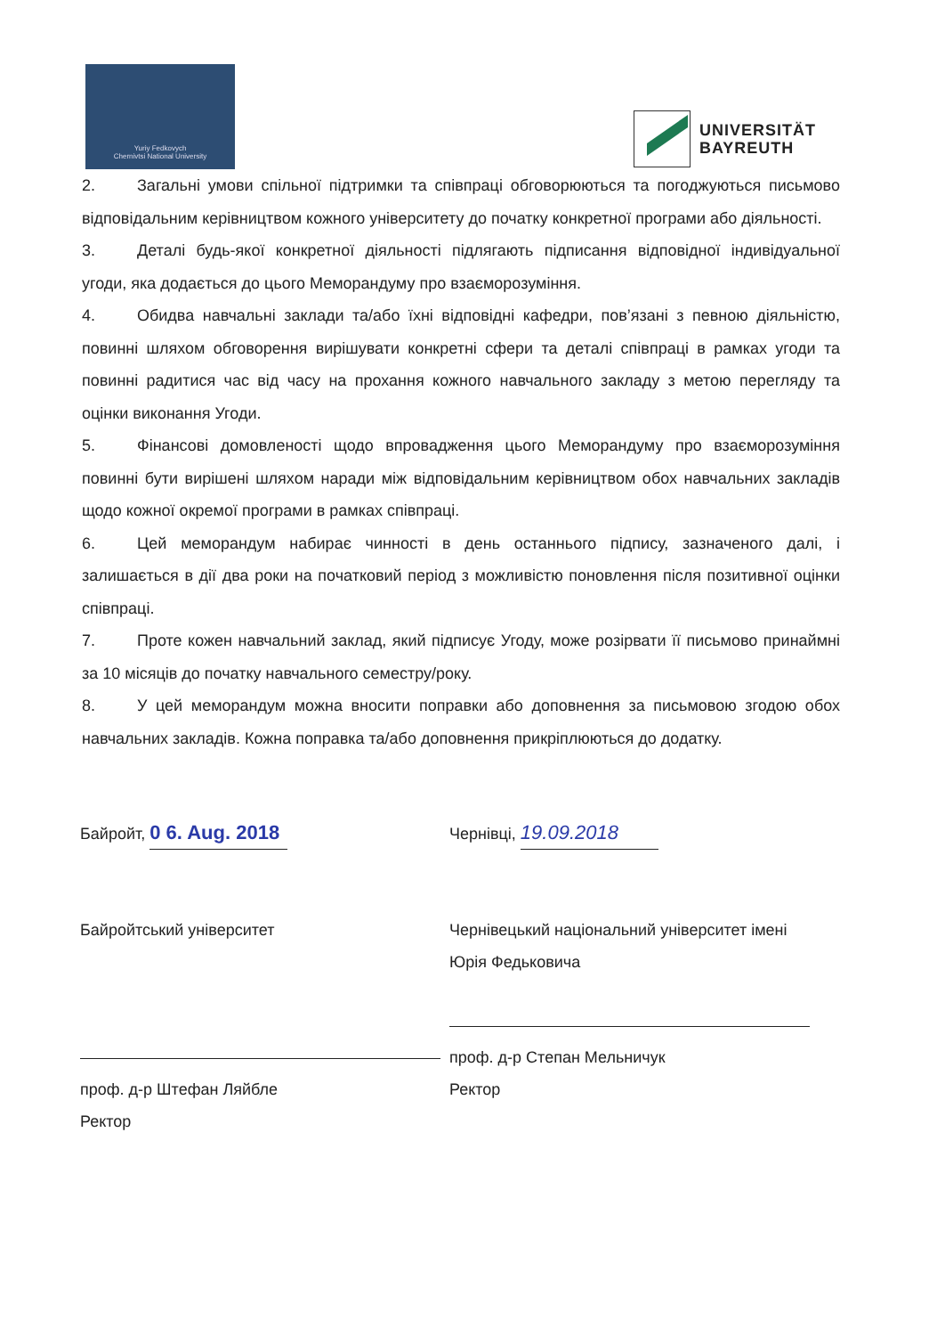Yuriy Fedkovych
Chernivtsi National University
UNIVERSITÄT
BAYREUTH
2. Загальні умови спільної підтримки та співпраці обговорюються та погоджуються письмово відповідальним керівництвом кожного університету до початку конкретної програми або діяльності.
3. Деталі будь-якої конкретної діяльності підлягають підписання відповідної індивідуальної угоди, яка додається до цього Меморандуму про взаєморозуміння.
4. Обидва навчальні заклади та/або їхні відповідні кафедри, пов’язані з певною діяльністю, повинні шляхом обговорення вирішувати конкретні сфери та деталі співпраці в рамках угоди та повинні радитися час від часу на прохання кожного навчального закладу з метою перегляду та оцінки виконання Угоди.
5. Фінансові домовленості щодо впровадження цього Меморандуму про взаєморозуміння повинні бути вирішені шляхом наради між відповідальним керівництвом обох навчальних закладів щодо кожної окремої програми в рамках співпраці.
6. Цей меморандум набирає чинності в день останнього підпису, зазначеного далі, і залишається в дії два роки на початковий період з можливістю поновлення після позитивної оцінки співпраці.
7. Проте кожен навчальний заклад, який підписує Угоду, може розірвати її письмово принаймні за 10 місяців до початку навчального семестру/року.
8. У цей меморандум можна вносити поправки або доповнення за письмовою згодою обох навчальних закладів. Кожна поправка та/або доповнення прикріплюються до додатку.
Байройт, 0 6. Aug. 2018
Байройтський університет
проф. д-р Штефан Ляйбле
Ректор
Чернівці, 19.09.2018
Чернівецький національний університет імені Юрія Федьковича
проф. д-р Степан Мельничук
Ректор